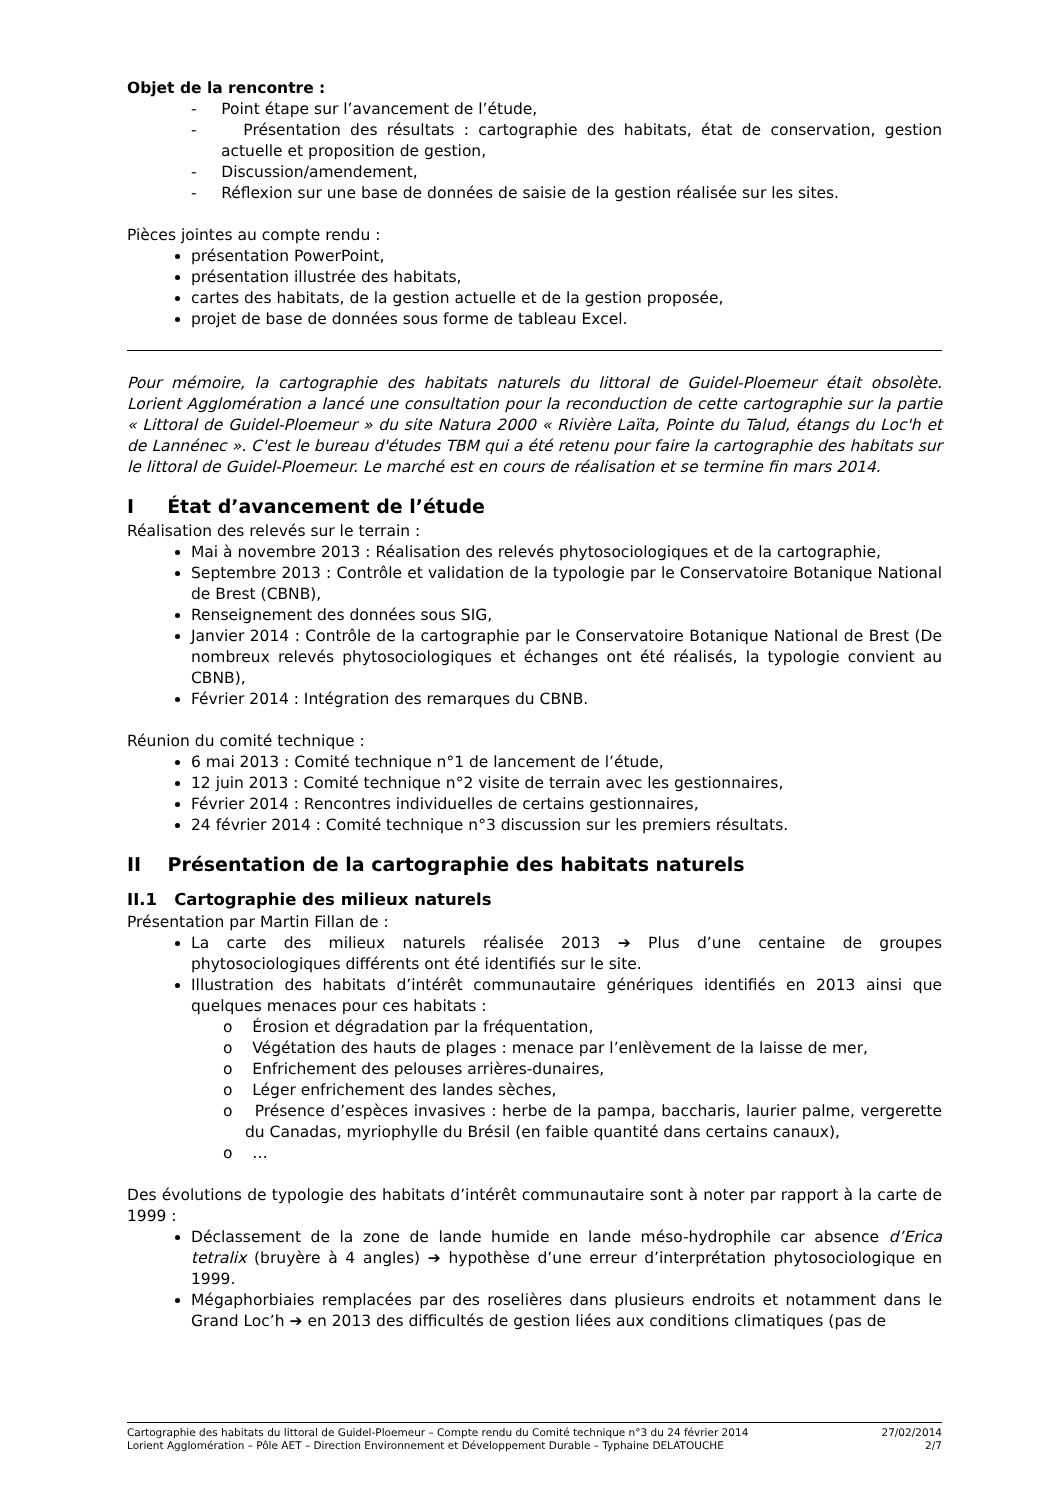Objet de la rencontre :
- Point étape sur l’avancement de l’étude,
- Présentation des résultats : cartographie des habitats, état de conservation, gestion actuelle et proposition de gestion,
- Discussion/amendement,
- Réflexion sur une base de données de saisie de la gestion réalisée sur les sites.
Pièces jointes au compte rendu :
présentation PowerPoint,
présentation illustrée des habitats,
cartes des habitats, de la gestion actuelle et de la gestion proposée,
projet de base de données sous forme de tableau Excel.
Pour mémoire, la cartographie des habitats naturels du littoral de Guidel-Ploemeur était obsolète. Lorient Agglomération a lancé une consultation pour la reconduction de cette cartographie sur la partie « Littoral de Guidel-Ploemeur » du site Natura 2000 « Rivière Laïta, Pointe du Talud, étangs du Loc'h et de Lannénec ». C'est le bureau d'études TBM qui a été retenu pour faire la cartographie des habitats sur le littoral de Guidel-Ploemeur. Le marché est en cours de réalisation et se termine fin mars 2014.
I État d’avancement de l’étude
Réalisation des relevés sur le terrain :
Mai à novembre 2013 : Réalisation des relevés phytosociologiques et de la cartographie,
Septembre 2013 : Contrôle et validation de la typologie par le Conservatoire Botanique National de Brest (CBNB),
Renseignement des données sous SIG,
Janvier 2014 : Contrôle de la cartographie par le Conservatoire Botanique National de Brest (De nombreux relevés phytosociologiques et échanges ont été réalisés, la typologie convient au CBNB),
Février 2014 : Intégration des remarques du CBNB.
Réunion du comité technique :
6 mai 2013 : Comité technique n°1 de lancement de l’étude,
12 juin 2013 : Comité technique n°2 visite de terrain avec les gestionnaires,
Février 2014 : Rencontres individuelles de certains gestionnaires,
24 février 2014 : Comité technique n°3 discussion sur les premiers résultats.
II Présentation de la cartographie des habitats naturels
II.1 Cartographie des milieux naturels
Présentation par Martin Fillan de :
La carte des milieux naturels réalisée 2013 ➔ Plus d’une centaine de groupes phytosociologiques différents ont été identifiés sur le site.
Illustration des habitats d’intérêt communautaire génériques identifiés en 2013 ainsi que quelques menaces pour ces habitats :
o Érosion et dégradation par la fréquentation,
o Végétation des hauts de plages : menace par l’enlèvement de la laisse de mer,
o Enfrichement des pelouses arrières-dunaires,
o Léger enfrichement des landes sèches,
o Présence d’espèces invasives : herbe de la pampa, baccharis, laurier palme, vergerette du Canadas, myriophylle du Brésil (en faible quantité dans certains canaux),
o …
Des évolutions de typologie des habitats d’intérêt communautaire sont à noter par rapport à la carte de 1999 :
Déclassement de la zone de lande humide en lande méso-hydrophile car absence d’Erica tetralix (bruyère à 4 angles) ➔ hypothèse d’une erreur d’interprétation phytosociologique en 1999.
Mégaphorbiaies remplacées par des roselières dans plusieurs endroits et notamment dans le Grand Loc’h ➔ en 2013 des difficultés de gestion liées aux conditions climatiques (pas de
Cartographie des habitats du littoral de Guidel-Ploemeur – Compte rendu du Comité technique n°3 du 24 février 2014 27/02/2014
Lorient Agglomération – Pôle AET – Direction Environnement et Développement Durable – Typhaine DELATOUCHE 2/7